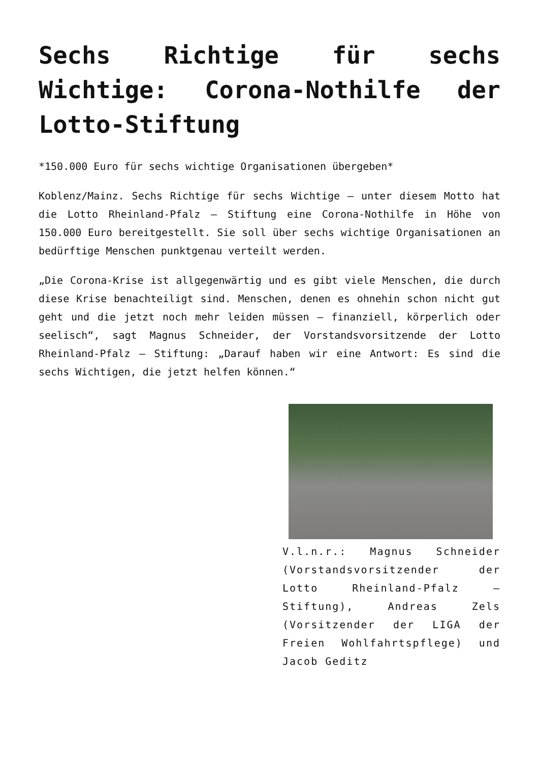Sechs Richtige für sechs Wichtige: Corona-Nothilfe der Lotto-Stiftung
*150.000 Euro für sechs wichtige Organisationen übergeben*
Koblenz/Mainz. Sechs Richtige für sechs Wichtige – unter diesem Motto hat die Lotto Rheinland-Pfalz – Stiftung eine Corona-Nothilfe in Höhe von 150.000 Euro bereitgestellt. Sie soll über sechs wichtige Organisationen an bedürftige Menschen punktgenau verteilt werden.
„Die Corona-Krise ist allgegenwärtig und es gibt viele Menschen, die durch diese Krise benachteiligt sind. Menschen, denen es ohnehin schon nicht gut geht und die jetzt noch mehr leiden müssen – finanziell, körperlich oder seelisch“, sagt Magnus Schneider, der Vorstandsvorsitzende der Lotto Rheinland-Pfalz – Stiftung: „Darauf haben wir eine Antwort: Es sind die sechs Wichtigen, die jetzt helfen können.“
V.l.n.r.: Magnus Schneider (Vorstandsvorsitzender der Lotto Rheinland-Pfalz – Stiftung), Andreas Zels (Vorsitzender der LIGA der Freien Wohlfahrtspflege) und Jacob Geditz